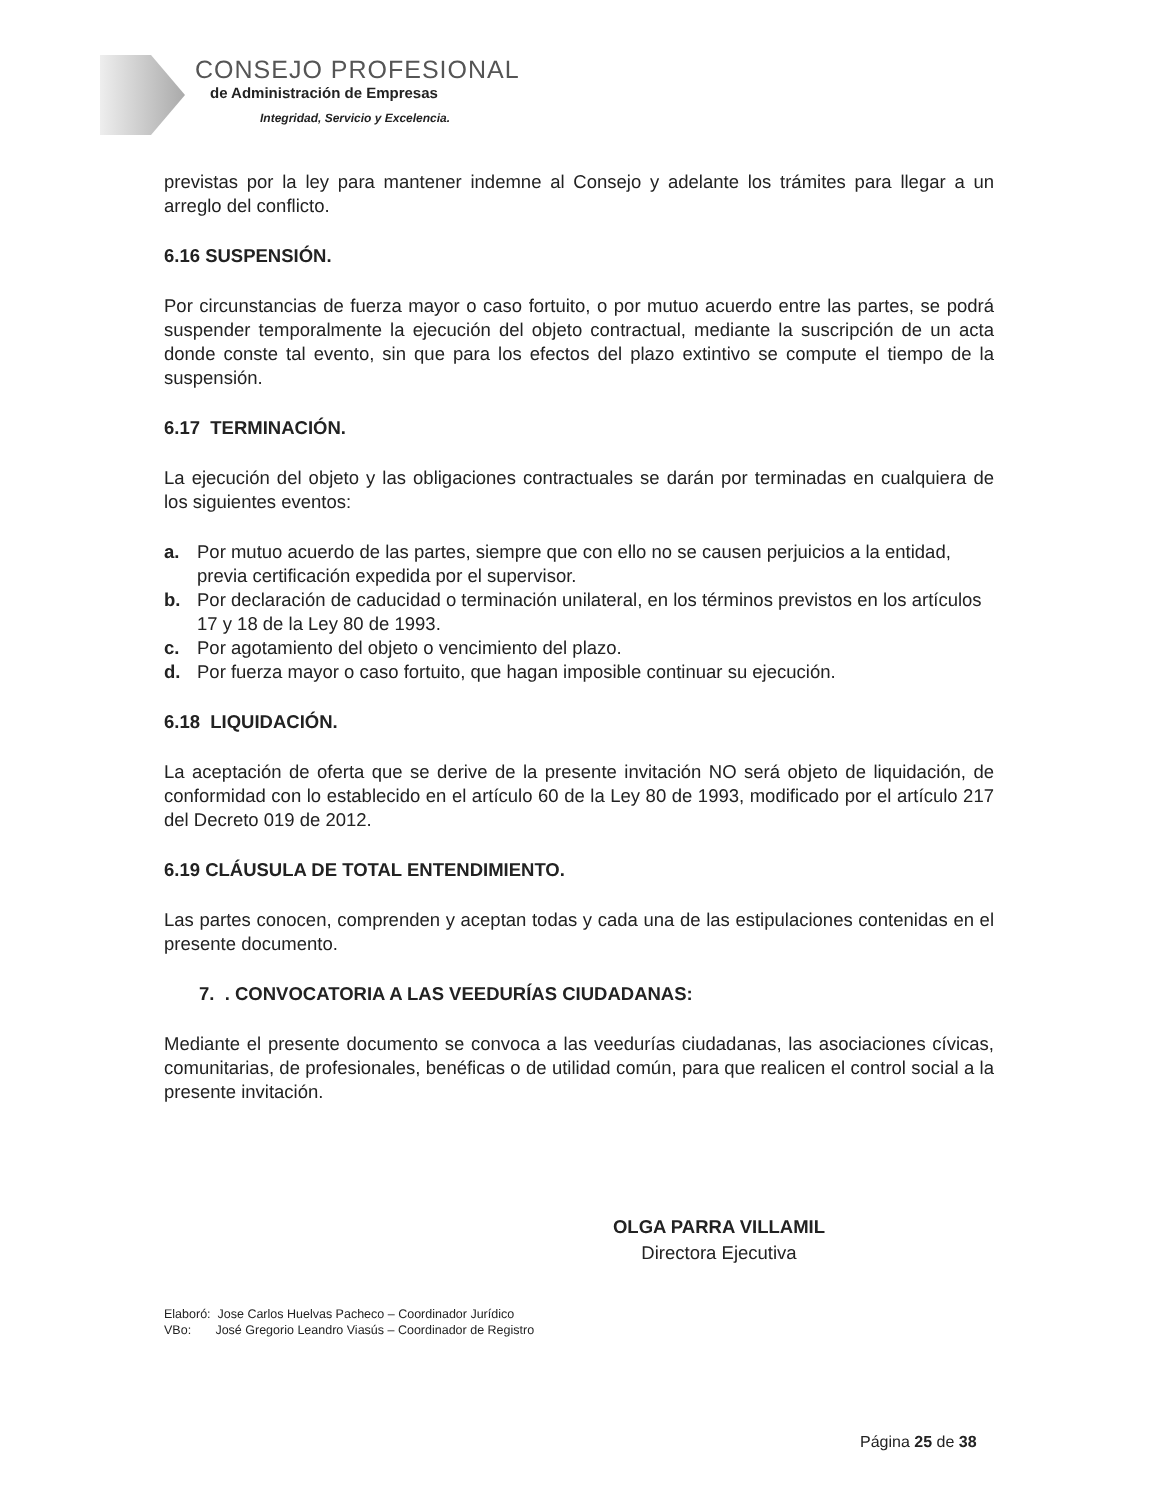CONSEJO PROFESIONAL
de Administración de Empresas
Integridad, Servicio y Excelencia.
previstas por la ley para mantener indemne al Consejo y adelante los trámites para llegar a un arreglo del conflicto.
6.16 SUSPENSIÓN.
Por circunstancias de fuerza mayor o caso fortuito, o por mutuo acuerdo entre las partes, se podrá suspender temporalmente la ejecución del objeto contractual, mediante la suscripción de un acta donde conste tal evento, sin que para los efectos del plazo extintivo se compute el tiempo de la suspensión.
6.17 TERMINACIÓN.
La ejecución del objeto y las obligaciones contractuales se darán por terminadas en cualquiera de los siguientes eventos:
a. Por mutuo acuerdo de las partes, siempre que con ello no se causen perjuicios a la entidad, previa certificación expedida por el supervisor.
b. Por declaración de caducidad o terminación unilateral, en los términos previstos en los artículos 17 y 18 de la Ley 80 de 1993.
c. Por agotamiento del objeto o vencimiento del plazo.
d. Por fuerza mayor o caso fortuito, que hagan imposible continuar su ejecución.
6.18 LIQUIDACIÓN.
La aceptación de oferta que se derive de la presente invitación NO será objeto de liquidación, de conformidad con lo establecido en el artículo 60 de la Ley 80 de 1993, modificado por el artículo 217 del Decreto 019 de 2012.
6.19 CLÁUSULA DE TOTAL ENTENDIMIENTO.
Las partes conocen, comprenden y aceptan todas y cada una de las estipulaciones contenidas en el presente documento.
7. . CONVOCATORIA A LAS VEEDURÍAS CIUDADANAS:
Mediante el presente documento se convoca a las veedurías ciudadanas, las asociaciones cívicas, comunitarias, de profesionales, benéficas o de utilidad común, para que realicen el control social a la presente invitación.
OLGA PARRA VILLAMIL
Directora Ejecutiva
Elaboró: Jose Carlos Huelvas Pacheco – Coordinador Jurídico
VBo: José Gregorio Leandro Viasús – Coordinador de Registro
Página 25 de 38